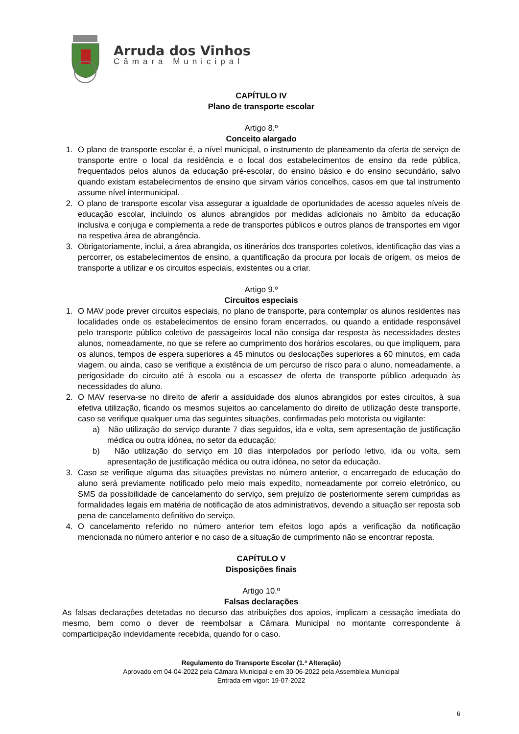Arruda dos Vinhos
Câmara Municipal
CAPÍTULO IV
Plano de transporte escolar
Artigo 8.º
Conceito alargado
1. O plano de transporte escolar é, a nível municipal, o instrumento de planeamento da oferta de serviço de transporte entre o local da residência e o local dos estabelecimentos de ensino da rede pública, frequentados pelos alunos da educação pré-escolar, do ensino básico e do ensino secundário, salvo quando existam estabelecimentos de ensino que sirvam vários concelhos, casos em que tal instrumento assume nível intermunicipal.
2. O plano de transporte escolar visa assegurar a igualdade de oportunidades de acesso aqueles níveis de educação escolar, incluindo os alunos abrangidos por medidas adicionais no âmbito da educação inclusiva e conjuga e complementa a rede de transportes públicos e outros planos de transportes em vigor na respetiva área de abrangência.
3. Obrigatoriamente, inclui, a área abrangida, os itinerários dos transportes coletivos, identificação das vias a percorrer, os estabelecimentos de ensino, a quantificação da procura por locais de origem, os meios de transporte a utilizar e os circuitos especiais, existentes ou a criar.
Artigo 9.º
Circuitos especiais
1. O MAV pode prever circuitos especiais, no plano de transporte, para contemplar os alunos residentes nas localidades onde os estabelecimentos de ensino foram encerrados, ou quando a entidade responsável pelo transporte público coletivo de passageiros local não consiga dar resposta às necessidades destes alunos, nomeadamente, no que se refere ao cumprimento dos horários escolares, ou que impliquem, para os alunos, tempos de espera superiores a 45 minutos ou deslocações superiores a 60 minutos, em cada viagem, ou ainda, caso se verifique a existência de um percurso de risco para o aluno, nomeadamente, a perigosidade do circuito até à escola ou a escassez de oferta de transporte público adequado às necessidades do aluno.
2. O MAV reserva-se no direito de aferir a assiduidade dos alunos abrangidos por estes circuitos, à sua efetiva utilização, ficando os mesmos sujeitos ao cancelamento do direito de utilização deste transporte, caso se verifique qualquer uma das seguintes situações, confirmadas pelo motorista ou vigilante:
a) Não utilização do serviço durante 7 dias seguidos, ida e volta, sem apresentação de justificação médica ou outra idónea, no setor da educação;
b) Não utilização do serviço em 10 dias interpolados por período letivo, ida ou volta, sem apresentação de justificação médica ou outra idónea, no setor da educação.
3. Caso se verifique alguma das situações previstas no número anterior, o encarregado de educação do aluno será previamente notificado pelo meio mais expedito, nomeadamente por correio eletrónico, ou SMS da possibilidade de cancelamento do serviço, sem prejuízo de posteriormente serem cumpridas as formalidades legais em matéria de notificação de atos administrativos, devendo a situação ser reposta sob pena de cancelamento definitivo do serviço.
4. O cancelamento referido no número anterior tem efeitos logo após a verificação da notificação mencionada no número anterior e no caso de a situação de cumprimento não se encontrar reposta.
CAPÍTULO V
Disposições finais
Artigo 10.º
Falsas declarações
As falsas declarações detetadas no decurso das atribuições dos apoios, implicam a cessação imediata do mesmo, bem como o dever de reembolsar a Câmara Municipal no montante correspondente à comparticipação indevidamente recebida, quando for o caso.
Regulamento do Transporte Escolar (1.ª Alteração)
Aprovado em 04-04-2022 pela Câmara Municipal e em 30-06-2022 pela Assembleia Municipal
Entrada em vigor: 19-07-2022
6